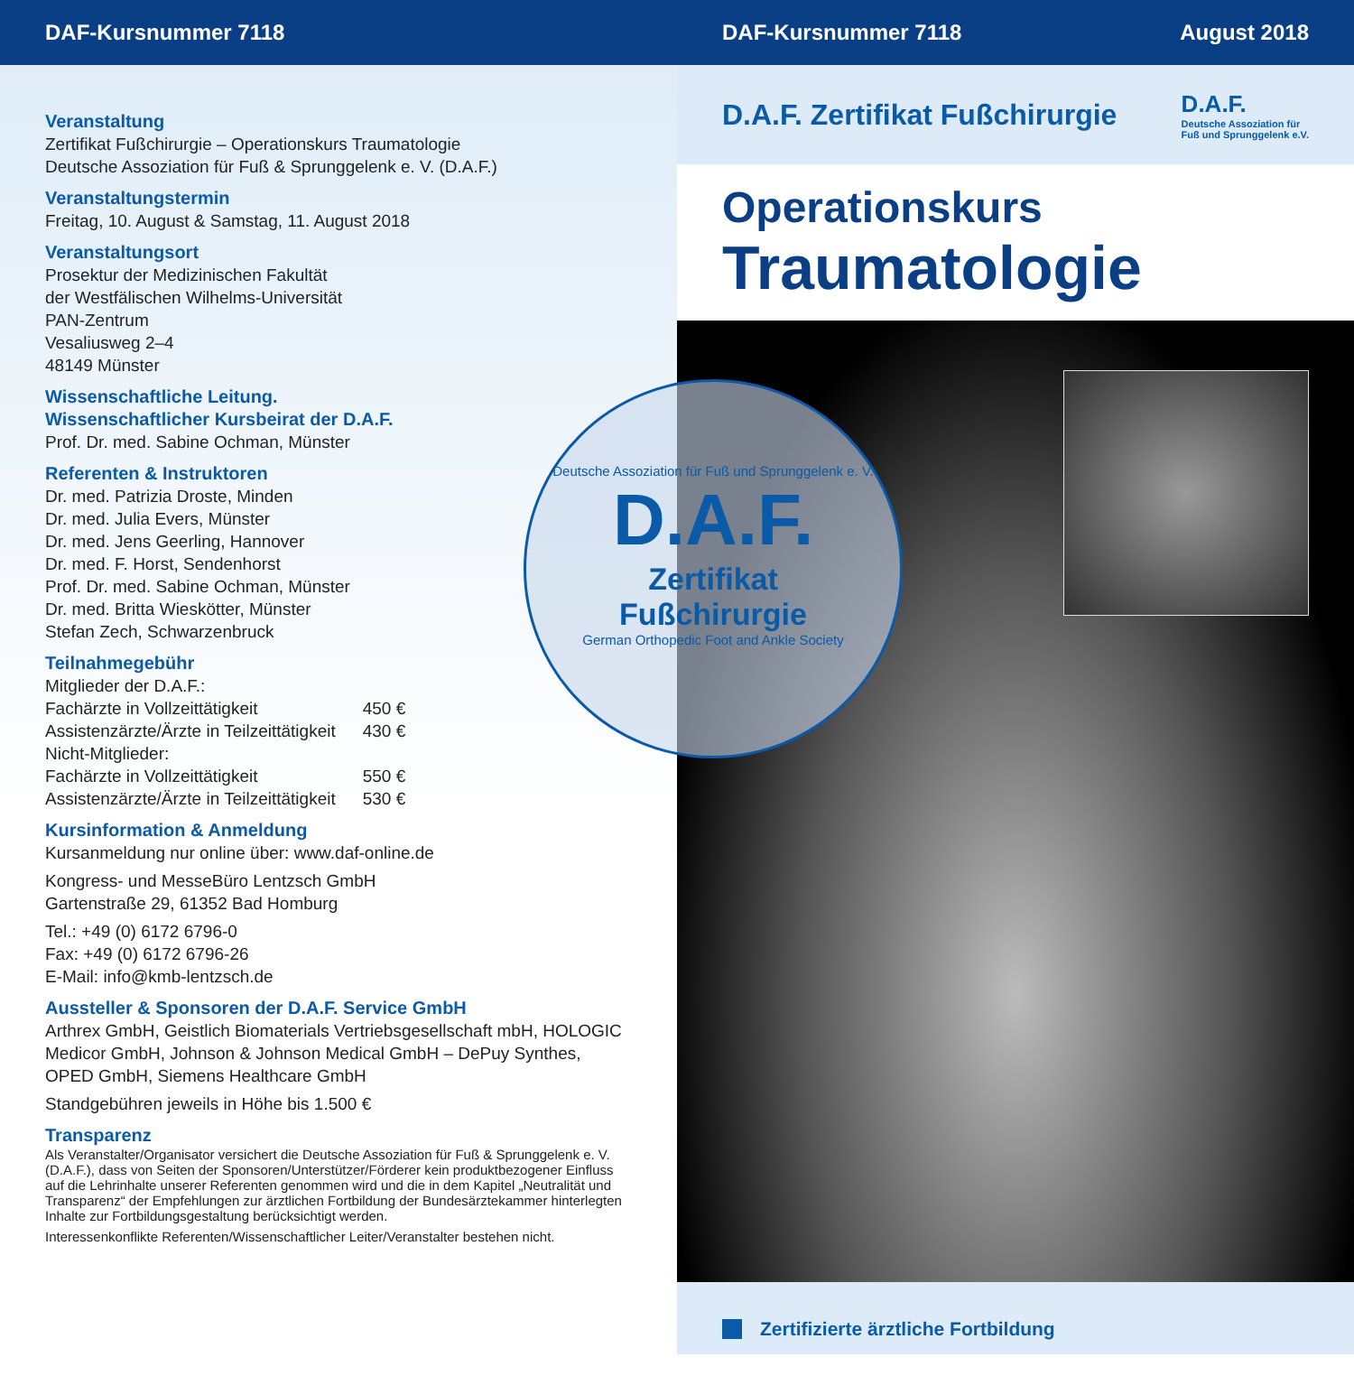DAF-Kursnummer 7118
Veranstaltung
Zertifikat Fußchirurgie – Operationskurs Traumatologie
Deutsche Assoziation für Fuß & Sprunggelenk e. V. (D.A.F.)
Veranstaltungstermin
Freitag, 10. August & Samstag, 11. August 2018
Veranstaltungsort
Prosektur der Medizinischen Fakultät
der Westfälischen Wilhelms-Universität
PAN-Zentrum
Vesaliusweg 2–4
48149 Münster
Wissenschaftliche Leitung.
Wissenschaftlicher Kursbeirat der D.A.F.
Prof. Dr. med. Sabine Ochman, Münster
Referenten & Instruktoren
Dr. med. Patrizia Droste, Minden
Dr. med. Julia Evers, Münster
Dr. med. Jens Geerling, Hannover
Dr. med. F. Horst, Sendenhorst
Prof. Dr. med. Sabine Ochman, Münster
Dr. med. Britta Wieskötter, Münster
Stefan Zech, Schwarzenbruck
Teilnahmegebühr
| Mitglieder der D.A.F.: | |
| Fachärzte in Vollzeittätigkeit | 450 € |
| Assistenzärzte/Ärzte in Teilzeittätigkeit | 430 € |
| Nicht-Mitglieder: | |
| Fachärzte in Vollzeittätigkeit | 550 € |
| Assistenzärzte/Ärzte in Teilzeittätigkeit | 530 € |
Kursinformation & Anmeldung
Kursanmeldung nur online über: www.daf-online.de
Kongress- und MesseBüro Lentzsch GmbH
Gartenstraße 29, 61352 Bad Homburg
Tel.: +49 (0) 6172 6796-0
Fax: +49 (0) 6172 6796-26
E-Mail: info@kmb-lentzsch.de
Aussteller & Sponsoren der D.A.F. Service GmbH
Arthrex GmbH, Geistlich Biomaterials Vertriebsgesellschaft mbH, HOLOGIC Medicor GmbH, Johnson & Johnson Medical GmbH – DePuy Synthes, OPED GmbH, Siemens Healthcare GmbH
Standgebühren jeweils in Höhe bis 1.500 €
Transparenz
Als Veranstalter/Organisator versichert die Deutsche Assoziation für Fuß & Sprunggelenk e. V. (D.A.F.), dass von Seiten der Sponsoren/Unterstützer/Förderer kein produktbezogener Einfluss auf die Lehrinhalte unserer Referenten genommen wird und die in dem Kapitel „Neutralität und Transparenz“ der Empfehlungen zur ärztlichen Fortbildung der Bundesärzte­kammer hinterlegten Inhalte zur Fortbildungsgestaltung berücksichtigt werden.
Interessenkonflikte Referenten/Wissenschaftlicher Leiter/Veranstalter bestehen nicht.
DAF-Kursnummer 7118 August 2018
D.A.F. Zertifikat Fußchirurgie
D.A.F.
Deutsche Assoziation für
Fuß und Sprunggelenk e.V.
Operationskurs
Traumatologie
Deutsche Assoziation für Fuß und Sprunggelenk e. V.
D.A.F.
Zertifikat
Fußchirurgie
German Orthopedic Foot and Ankle Society
Zertifizierte ärztliche Fortbildung